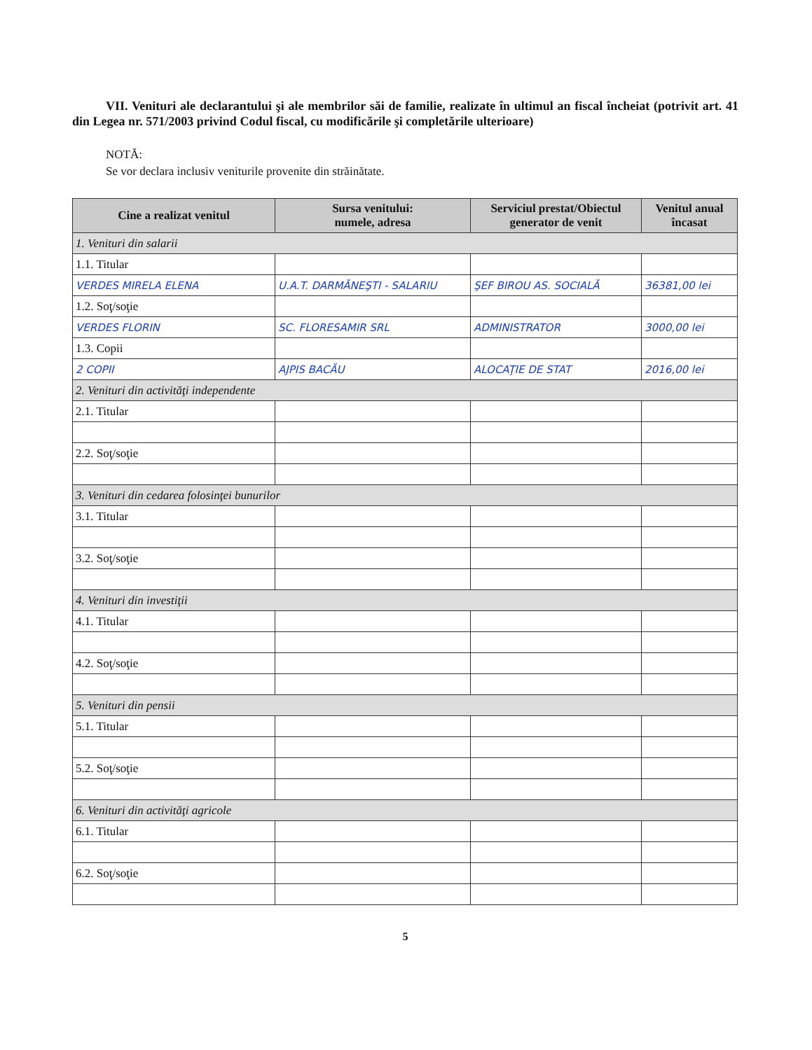VII. Venituri ale declarantului şi ale membrilor săi de familie, realizate în ultimul an fiscal încheiat (potrivit art. 41 din Legea nr. 571/2003 privind Codul fiscal, cu modificările şi completările ulterioare)
NOTĂ:
Se vor declara inclusiv veniturile provenite din străinătate.
| Cine a realizat venitul | Sursa venitului: numele, adresa | Serviciul prestat/Obiectul generator de venit | Venitul anual încasat |
| --- | --- | --- | --- |
| 1. Venituri din salarii | | | |
| 1.1. Titular | | | |
| VERDES MIRELA ELENA | U.A.T. DARMĂNEŞTI - SALARIU | ŞEF BIROU AS. SOCIALĂ | 36381,00 lei |
| 1.2. Soţ/soţie | | | |
| VERDES FLORIN | SC. FLORESAMIR SRL | ADMINISTRATOR | 3000,00 lei |
| 1.3. Copii | | | |
| 2 COPII | AJPIS BACĂU | ALOCAŢIE DE STAT | 2016,00 lei |
| 2. Venituri din activităţi independente | | | |
| 2.1. Titular | | | |
| 2.2. Soţ/soţie | | | |
| 3. Venituri din cedarea folosinţei bunurilor | | | |
| 3.1. Titular | | | |
| 3.2. Soţ/soţie | | | |
| 4. Venituri din investiţii | | | |
| 4.1. Titular | | | |
| 4.2. Soţ/soţie | | | |
| 5. Venituri din pensii | | | |
| 5.1. Titular | | | |
| 5.2. Soţ/soţie | | | |
| 6. Venituri din activităţi agricole | | | |
| 6.1. Titular | | | |
| 6.2. Soţ/soţie | | | |
5